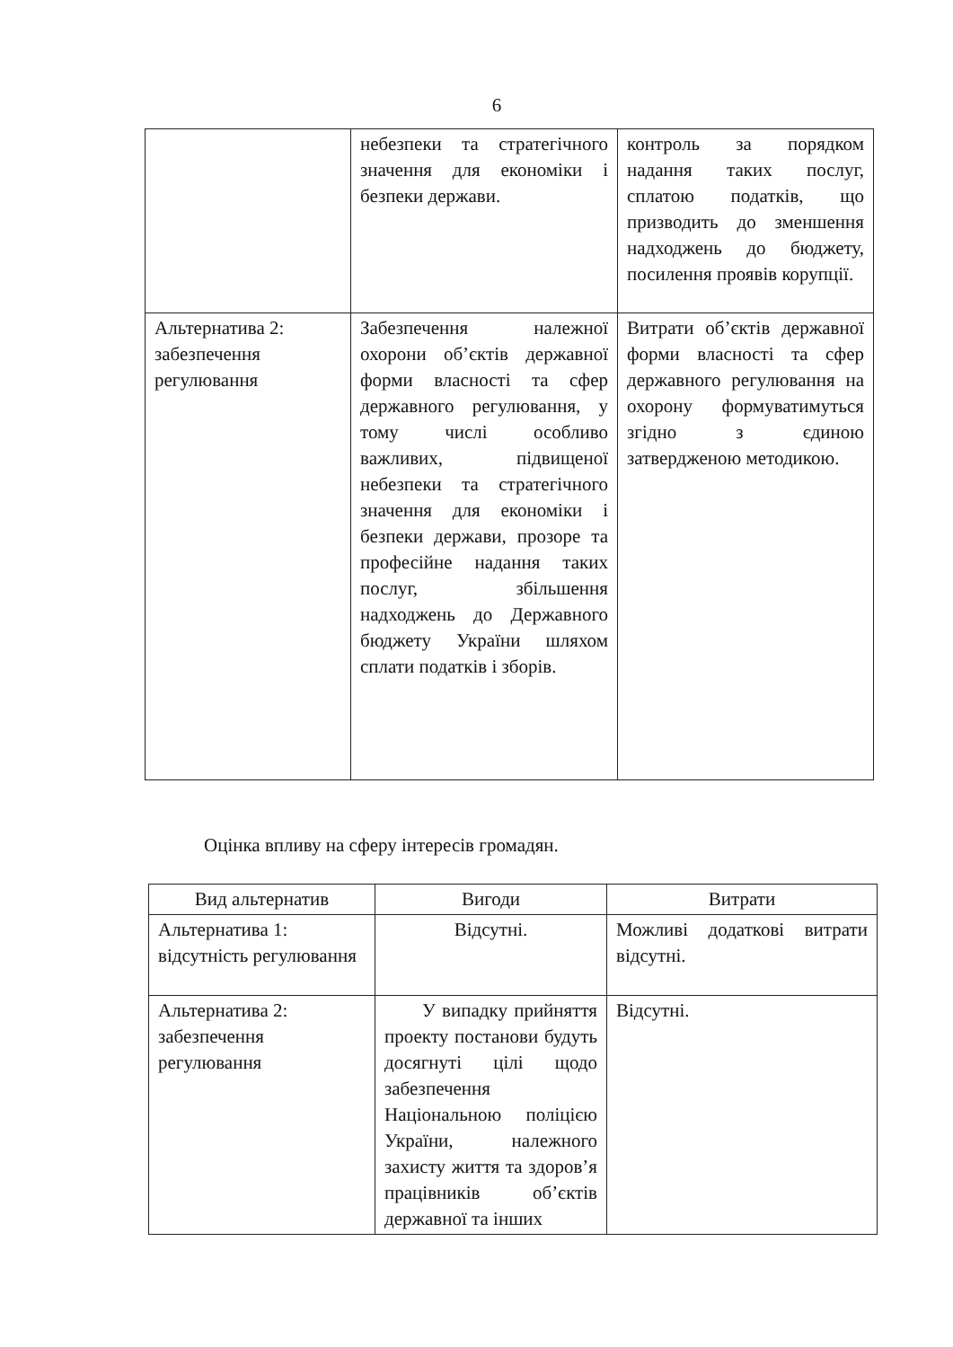6
| | небезпеки та стратегічного значення для економіки і безпеки держави. | контроль за порядком надання таких послуг, сплатою податків, що призводить до зменшення надходжень до бюджету, посилення проявів корупції. |
| Альтернатива 2: забезпечення регулювання | Забезпечення належної охорони об’єктів державної форми власності та сфер державного регулювання, у тому числі особливо важливих, підвищеної небезпеки та стратегічного значення для економіки і безпеки держави, прозоре та професійне надання таких послуг, збільшення надходжень до Державного бюджету України шляхом сплати податків і зборів. | Витрати об’єктів державної форми власності та сфер державного регулювання на охорону формуватимуться згідно з єдиною затвердженою методикою. |
Оцінка впливу на сферу інтересів громадян.
| Вид альтернатив | Вигоди | Витрати |
| --- | --- | --- |
| Альтернатива 1: відсутність регулювання | Відсутні. | Можливі додаткові витрати відсутні. |
| Альтернатива 2: забезпечення регулювання | У випадку прийняття проекту постанови будуть досягнуті цілі щодо забезпечення Національною поліцією України, належного захисту життя та здоров’я працівників об’єктів державної та інших | Відсутні. |